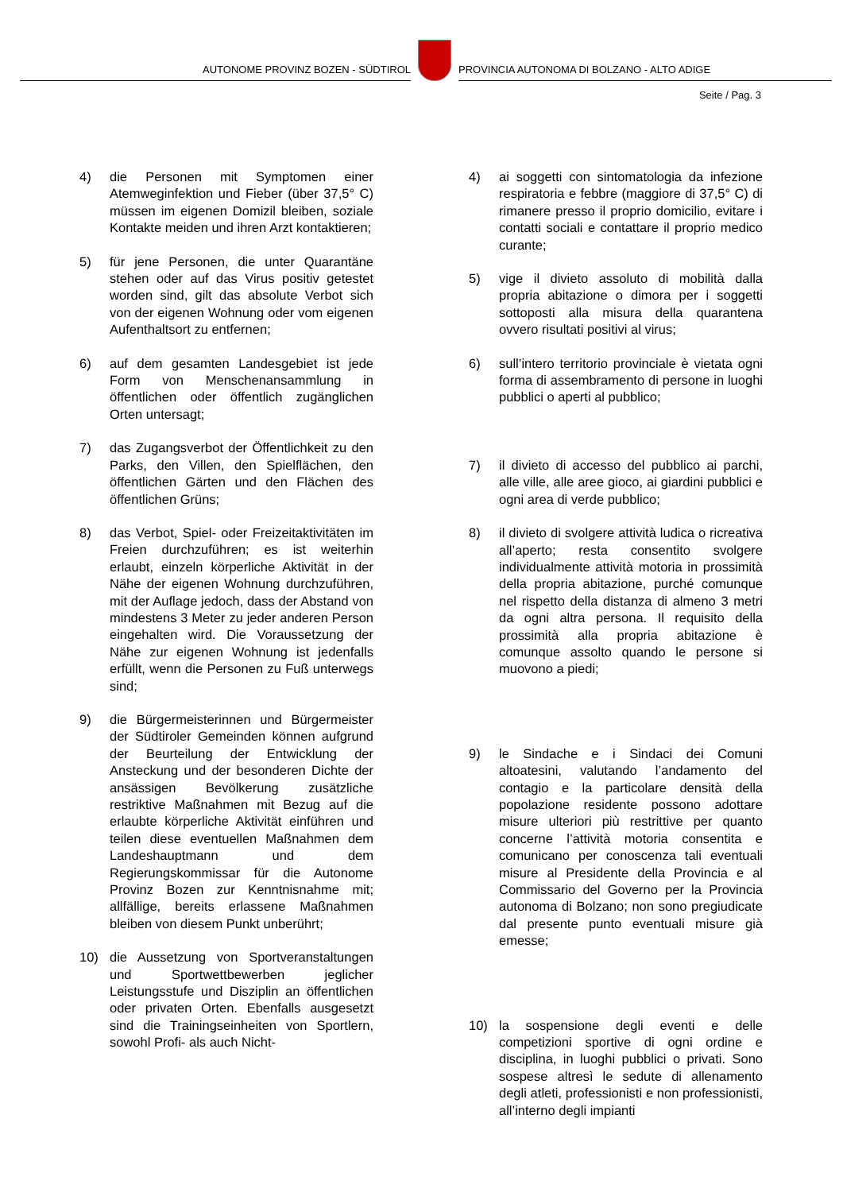AUTONOME PROVINZ BOZEN - SÜDTIROL
PROVINCIA AUTONOMA DI BOLZANO - ALTO ADIGE
Seite / Pag. 3
4) die Personen mit Symptomen einer Atemweginfektion und Fieber (über 37,5° C) müssen im eigenen Domizil bleiben, soziale Kontakte meiden und ihren Arzt kontaktieren;
5) für jene Personen, die unter Quarantäne stehen oder auf das Virus positiv getestet worden sind, gilt das absolute Verbot sich von der eigenen Wohnung oder vom eigenen Aufenthaltsort zu entfernen;
6) auf dem gesamten Landesgebiet ist jede Form von Menschenansammlung in öffentlichen oder öffentlich zugänglichen Orten untersagt;
7) das Zugangsverbot der Öffentlichkeit zu den Parks, den Villen, den Spielflächen, den öffentlichen Gärten und den Flächen des öffentlichen Grüns;
8) das Verbot, Spiel- oder Freizeitaktivitäten im Freien durchzuführen; es ist weiterhin erlaubt, einzeln körperliche Aktivität in der Nähe der eigenen Wohnung durchzuführen, mit der Auflage jedoch, dass der Abstand von mindestens 3 Meter zu jeder anderen Person eingehalten wird. Die Voraussetzung der Nähe zur eigenen Wohnung ist jedenfalls erfüllt, wenn die Personen zu Fuß unterwegs sind;
9) die Bürgermeisterinnen und Bürgermeister der Südtiroler Gemeinden können aufgrund der Beurteilung der Entwicklung der Ansteckung und der besonderen Dichte der ansässigen Bevölkerung zusätzliche restriktive Maßnahmen mit Bezug auf die erlaubte körperliche Aktivität einführen und teilen diese eventuellen Maßnahmen dem Landeshauptmann und dem Regierungskommissar für die Autonome Provinz Bozen zur Kenntnisnahme mit; allfällige, bereits erlassene Maßnahmen bleiben von diesem Punkt unberührt;
10) die Aussetzung von Sportveranstaltungen und Sportwettbewerben jeglicher Leistungsstufe und Disziplin an öffentlichen oder privaten Orten. Ebenfalls ausgesetzt sind die Trainingseinheiten von Sportlern, sowohl Profi- als auch Nicht-
4) ai soggetti con sintomatologia da infezione respiratoria e febbre (maggiore di 37,5° C) di rimanere presso il proprio domicilio, evitare i contatti sociali e contattare il proprio medico curante;
5) vige il divieto assoluto di mobilità dalla propria abitazione o dimora per i soggetti sottoposti alla misura della quarantena ovvero risultati positivi al virus;
6) sull’intero territorio provinciale è vietata ogni forma di assembramento di persone in luoghi pubblici o aperti al pubblico;
7) il divieto di accesso del pubblico ai parchi, alle ville, alle aree gioco, ai giardini pubblici e ogni area di verde pubblico;
8) il divieto di svolgere attività ludica o ricreativa all’aperto; resta consentito svolgere individualmente attività motoria in prossimità della propria abitazione, purché comunque nel rispetto della distanza di almeno 3 metri da ogni altra persona. Il requisito della prossimità alla propria abitazione è comunque assolto quando le persone si muovono a piedi;
9) le Sindache e i Sindaci dei Comuni altoatesini, valutando l’andamento del contagio e la particolare densità della popolazione residente possono adottare misure ulteriori più restrittive per quanto concerne l’attività motoria consentita e comunicano per conoscenza tali eventuali misure al Presidente della Provincia e al Commissario del Governo per la Provincia autonoma di Bolzano; non sono pregiudicate dal presente punto eventuali misure già emesse;
10) la sospensione degli eventi e delle competizioni sportive di ogni ordine e disciplina, in luoghi pubblici o privati. Sono sospese altresì le sedute di allenamento degli atleti, professionisti e non professionisti, all’interno degli impianti